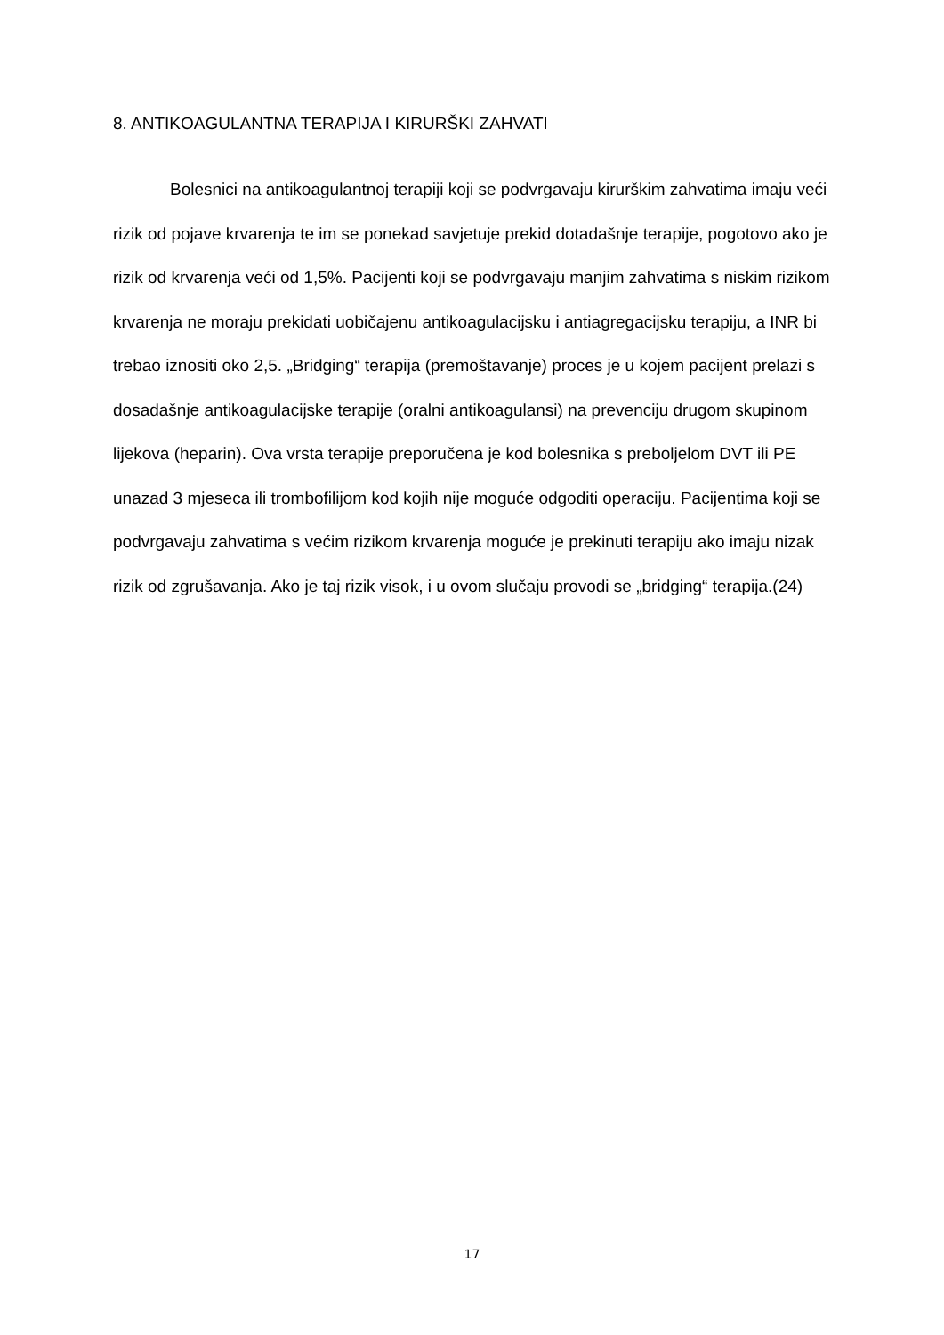8. ANTIKOAGULANTNA TERAPIJA I KIRURŠKI ZAHVATI
Bolesnici na antikoagulantnoj terapiji koji se podvrgavaju kirurškim zahvatima imaju veći rizik od pojave krvarenja te im se ponekad savjetuje prekid dotadašnje terapije, pogotovo ako je rizik od krvarenja veći od 1,5%. Pacijenti koji se podvrgavaju manjim zahvatima s niskim rizikom krvarenja ne moraju prekidati uobičajenu antikoagulacijsku i antiagregacijsku terapiju, a INR bi trebao iznositi oko 2,5. „Bridging“ terapija (premoštavanje) proces je u kojem pacijent prelazi s dosadašnje antikoagulacijske terapije (oralni antikoagulansi) na prevenciju drugom skupinom lijekova (heparin). Ova vrsta terapije preporučena je kod bolesnika s preboljelom DVT ili PE unazad 3 mjeseca ili trombofilijom kod kojih nije moguće odgoditi operaciju. Pacijentima koji se podvrgavaju zahvatima s većim rizikom krvarenja moguće je prekinuti terapiju ako imaju nizak rizik od zgrušavanja. Ako je taj rizik visok, i u ovom slučaju provodi se „bridging“ terapija.(24)
17